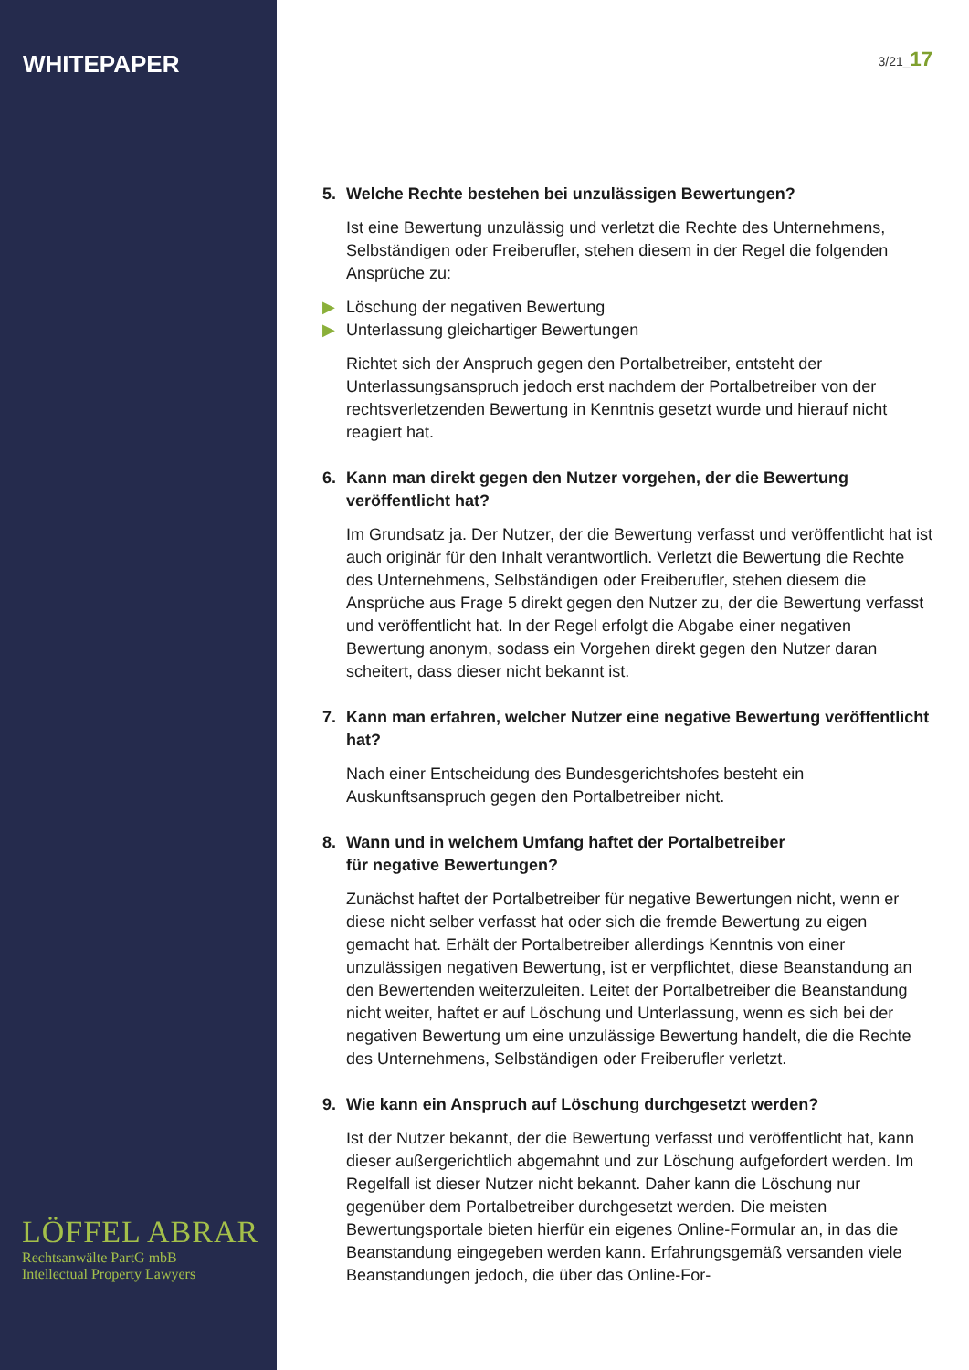WHITEPAPER
LÖFFEL ABRAR
Rechtsanwälte PartG mbB
Intellectual Property Lawyers
3/21_17
5. Welche Rechte bestehen bei unzulässigen Bewertungen?
Ist eine Bewertung unzulässig und verletzt die Rechte des Unter­nehmens, Selbständigen oder Freiberufler, stehen diesem in der Regel die folgenden Ansprüche zu:
▶ Löschung der negativen Bewertung
▶ Unterlassung gleichartiger Bewertungen
Richtet sich der Anspruch gegen den Portalbetreiber, entsteht der Unterlassungsanspruch jedoch erst nachdem der Portalbetreiber von der rechtsverletzenden Bewertung in Kenntnis gesetzt wurde und hierauf nicht reagiert hat.
6. Kann man direkt gegen den Nutzer vorgehen, der die Bewertung veröffentlicht hat?
Im Grundsatz ja. Der Nutzer, der die Bewertung verfasst und veröffent­licht hat ist auch originär für den Inhalt verantwortlich. Verletzt die Be­wertung die Rechte des Unternehmens, Selbständigen oder Freiberufler, stehen diesem die Ansprüche aus Frage 5 direkt gegen den Nutzer zu, der die Bewertung verfasst und veröffentlicht hat. In der Regel erfolgt die Abgabe einer negativen Bewertung anonym, sodass ein Vorgehen direkt gegen den Nutzer daran scheitert, dass dieser nicht bekannt ist.
7. Kann man erfahren, welcher Nutzer eine negative Bewertung veröffentlicht hat?
Nach einer Entscheidung des Bundesgerichtshofes besteht ein Auskunftsanspruch gegen den Portalbetreiber nicht.
8. Wann und in welchem Umfang haftet der Portalbetreiber
für negative Bewertungen?
Zunächst haftet der Portalbetreiber für negative Bewertungen nicht, wenn er diese nicht selber verfasst hat oder sich die fremde Bewertung zu eigen gemacht hat. Erhält der Portalbetreiber allerdings Kenntnis von einer unzulässigen negativen Bewertung, ist er verpflichtet, diese Bean­standung an den Bewertenden weiterzuleiten. Leitet der Portalbetreiber die Beanstandung nicht weiter, haftet er auf Löschung und Unterlassung, wenn es sich bei der negativen Bewertung um eine unzulässige Bewer­tung handelt, die die Rechte des Unternehmens, Selbständigen oder Freiberufler verletzt.
9. Wie kann ein Anspruch auf Löschung durchgesetzt werden?
Ist der Nutzer bekannt, der die Bewertung verfasst und veröffentlicht hat, kann dieser außergerichtlich abgemahnt und zur Löschung aufgefordert werden. Im Regelfall ist dieser Nutzer nicht bekannt. Daher kann die Löschung nur gegenüber dem Portalbetreiber durchgesetzt werden. Die meisten Bewertungsportale bieten hierfür ein eigenes Online-Formular an, in das die Beanstandung eingegeben werden kann. Erfahrungsge­mäß versanden viele Beanstandungen jedoch, die über das Online-For-